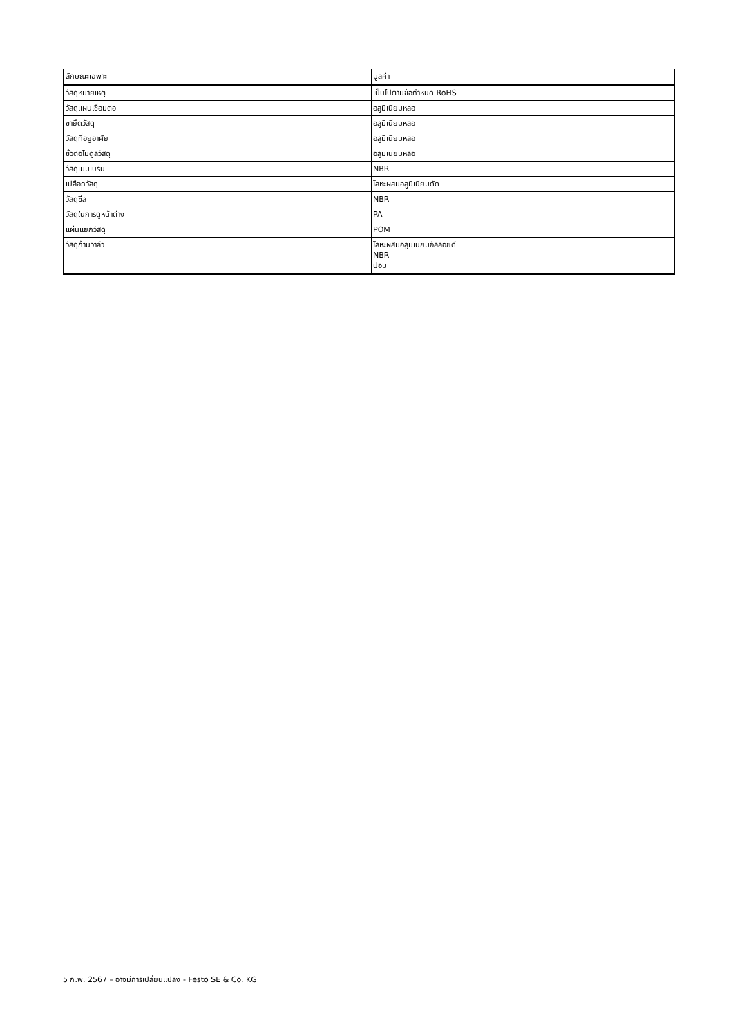| ลักษณะเฉพาะ | มูลค่า |
| --- | --- |
| วัสดุหมายเหตุ | เป็นไปตามข้อกำหนด RoHS |
| วัสดุแผ่นเชื่อมต่อ | อลูมิเนียมหล่อ |
| ขายึดวัสดุ | อลูมิเนียมหล่อ |
| วัสดุที่อยู่อาศัย | อลูมิเนียมหล่อ |
| ขั้วต่อโมดูลวัสดุ | อลูมิเนียมหล่อ |
| วัสดุเมมเบรน | NBR |
| เปลือกวัสดุ | โลหะผสมอลูมิเนียมดัด |
| วัสดุซีล | NBR |
| วัสดุในการดูหน้าต่าง | PA |
| แผ่นแยกวัสดุ | POM |
| วัสดุก้านวาล์ว | โลหะผสมอลูมิเนียมอัลลอยด์ NBR ปอม |
5 ก.พ. 2567 – อาจมีการเปลี่ยนแปลง - Festo SE & Co. KG